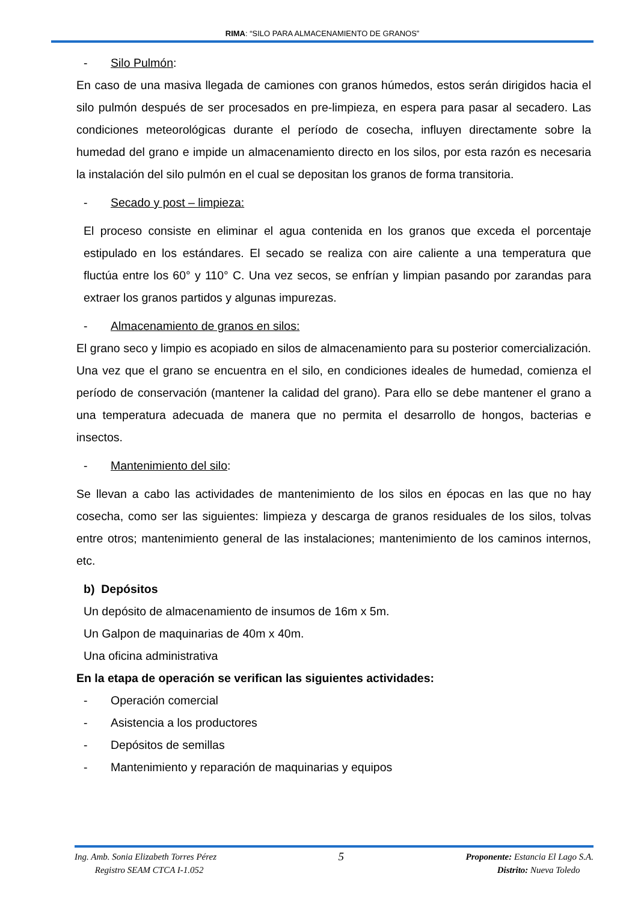RIMA: “SILO PARA ALMACENAMIENTO DE GRANOS”
- Silo Pulmón:
En caso de una masiva llegada de camiones con granos húmedos, estos serán dirigidos hacia el silo pulmón después de ser procesados en pre-limpieza, en espera para pasar al secadero. Las condiciones meteorológicas durante el período de cosecha, influyen directamente sobre la humedad del grano e impide un almacenamiento directo en los silos, por esta razón es necesaria la instalación del silo pulmón en el cual se depositan los granos de forma transitoria.
- Secado y post – limpieza:
El proceso consiste en eliminar el agua contenida en los granos que exceda el porcentaje estipulado en los estándares. El secado se realiza con aire caliente a una temperatura que fluctúa entre los 60° y 110° C. Una vez secos, se enfrían y limpian pasando por zarandas para extraer los granos partidos y algunas impurezas.
- Almacenamiento de granos en silos:
El grano seco y limpio es acopiado en silos de almacenamiento para su posterior comercialización. Una vez que el grano se encuentra en el silo, en condiciones ideales de humedad, comienza el período de conservación (mantener la calidad del grano). Para ello se debe mantener el grano a una temperatura adecuada de manera que no permita el desarrollo de hongos, bacterias e insectos.
- Mantenimiento del silo:
Se llevan a cabo las actividades de mantenimiento de los silos en épocas en las que no hay cosecha, como ser las siguientes: limpieza y descarga de granos residuales de los silos, tolvas entre otros; mantenimiento general de las instalaciones; mantenimiento de los caminos internos, etc.
b) Depósitos
Un depósito de almacenamiento de insumos de 16m x 5m.
Un Galpon de maquinarias de 40m x 40m.
Una oficina administrativa
En la etapa de operación se verifican las siguientes actividades:
- Operación comercial
- Asistencia a los productores
- Depósitos de semillas
- Mantenimiento y reparación de maquinarias y equipos
Ing. Amb. Sonia Elizabeth Torres Pérez
Registro SEAM CTCA I-1.052
5
Proponente: Estancia El Lago S.A.
Distrito: Nueva Toledo